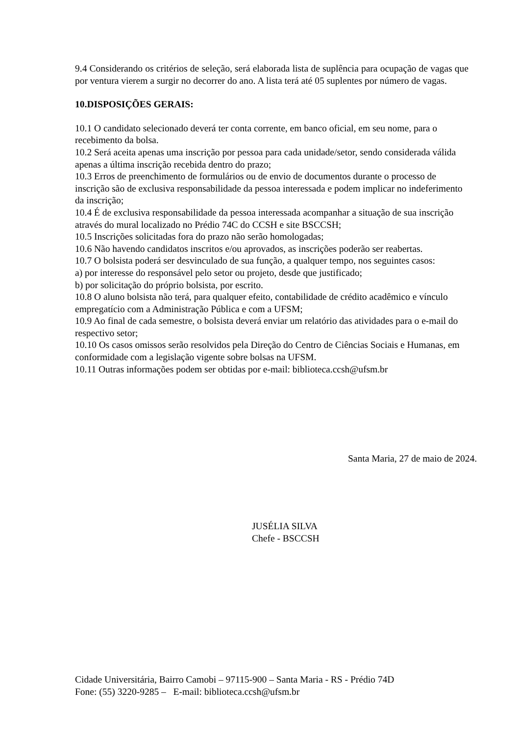9.4 Considerando os critérios de seleção, será elaborada lista de suplência para ocupação de vagas que por ventura vierem a surgir no decorrer do ano. A lista terá até 05 suplentes por número de vagas.
10.DISPOSIÇÕES GERAIS:
10.1 O candidato selecionado deverá ter conta corrente, em banco oficial, em seu nome, para o recebimento da bolsa.
10.2 Será aceita apenas uma inscrição por pessoa para cada unidade/setor, sendo considerada válida apenas a última inscrição recebida dentro do prazo;
10.3 Erros de preenchimento de formulários ou de envio de documentos durante o processo de inscrição são de exclusiva responsabilidade da pessoa interessada e podem implicar no indeferimento da inscrição;
10.4 É de exclusiva responsabilidade da pessoa interessada acompanhar a situação de sua inscrição através do mural localizado no Prédio 74C do CCSH e site BSCCSH;
10.5 Inscrições solicitadas fora do prazo não serão homologadas;
10.6 Não havendo candidatos inscritos e/ou aprovados, as inscrições poderão ser reabertas.
10.7 O bolsista poderá ser desvinculado de sua função, a qualquer tempo, nos seguintes casos:
a) por interesse do responsável pelo setor ou projeto, desde que justificado;
b) por solicitação do próprio bolsista, por escrito.
10.8 O aluno bolsista não terá, para qualquer efeito, contabilidade de crédito acadêmico e vínculo empregatício com a Administração Pública e com a UFSM;
10.9 Ao final de cada semestre, o bolsista deverá enviar um relatório das atividades para o e-mail do respectivo setor;
10.10 Os casos omissos serão resolvidos pela Direção do Centro de Ciências Sociais e Humanas, em conformidade com a legislação vigente sobre bolsas na UFSM.
10.11 Outras informações podem ser obtidas por e-mail: biblioteca.ccsh@ufsm.br
Santa Maria, 27 de maio de 2024.
JUSÉLIA SILVA
Chefe - BSCCSH
Cidade Universitária, Bairro Camobi – 97115-900 – Santa Maria - RS - Prédio 74D
Fone: (55) 3220-9285 – E-mail: biblioteca.ccsh@ufsm.br